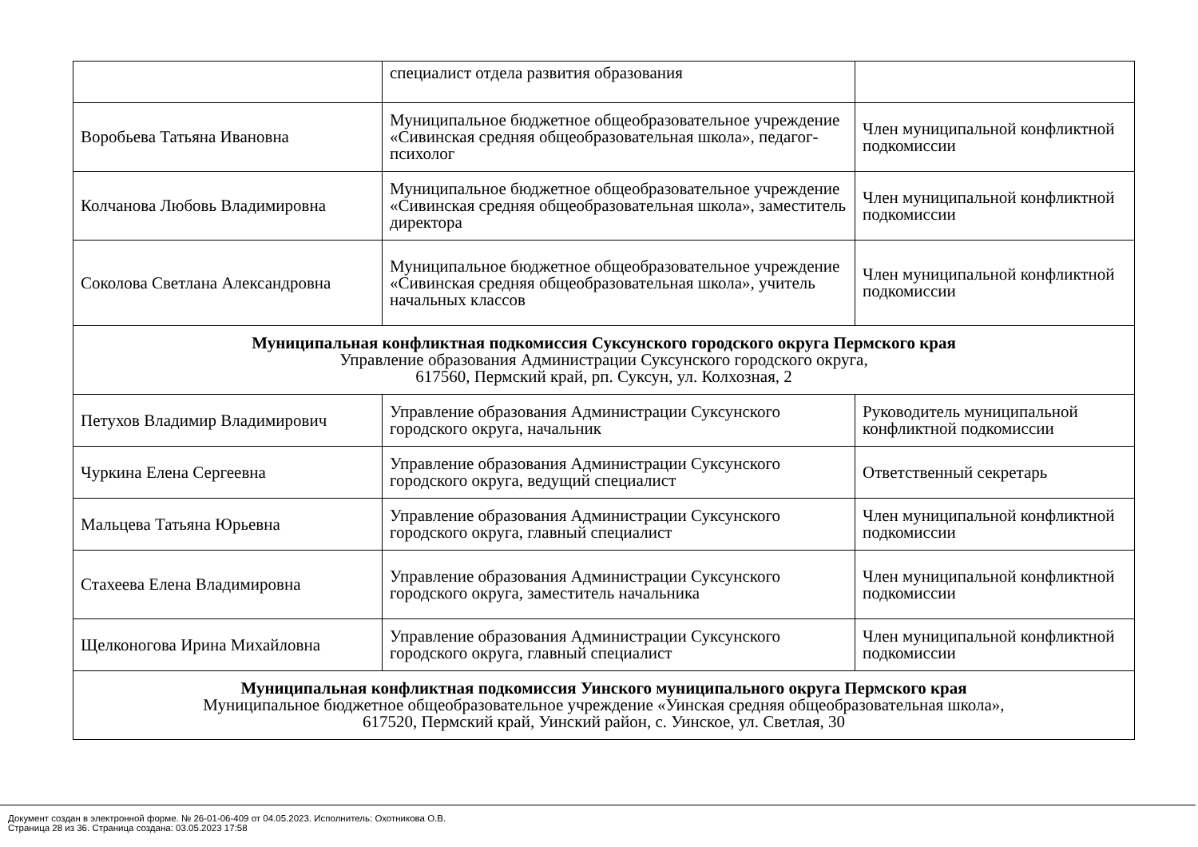| | специалист отдела развития образования | |
| Воробьева Татьяна Ивановна | Муниципальное бюджетное общеобразовательное учреждение «Сивинская средняя общеобразовательная школа», педагог-психолог | Член муниципальной конфликтной подкомиссии |
| Колчанова Любовь Владимировна | Муниципальное бюджетное общеобразовательное учреждение «Сивинская средняя общеобразовательная школа», заместитель директора | Член муниципальной конфликтной подкомиссии |
| Соколова Светлана Александровна | Муниципальное бюджетное общеобразовательное учреждение «Сивинская средняя общеобразовательная школа», учитель начальных классов | Член муниципальной конфликтной подкомиссии |
| Муниципальная конфликтная подкомиссия Суксунского городского округа Пермского края Управление образования Администрации Суксунского городского округа, 617560, Пермский край, рп. Суксун, ул. Колхозная, 2 | | |
| Петухов Владимир Владимирович | Управление образования Администрации Суксунского городского округа, начальник | Руководитель муниципальной конфликтной подкомиссии |
| Чуркина Елена Сергеевна | Управление образования Администрации Суксунского городского округа, ведущий специалист | Ответственный секретарь |
| Мальцева Татьяна Юрьевна | Управление образования Администрации Суксунского городского округа, главный специалист | Член муниципальной конфликтной подкомиссии |
| Стахеева Елена Владимировна | Управление образования Администрации Суксунского городского округа, заместитель начальника | Член муниципальной конфликтной подкомиссии |
| Щелконогова Ирина Михайловна | Управление образования Администрации Суксунского городского округа, главный специалист | Член муниципальной конфликтной подкомиссии |
| Муниципальная конфликтная подкомиссия Уинского муниципального округа Пермского края Муниципальное бюджетное общеобразовательное учреждение «Уинская средняя общеобразовательная школа», 617520, Пермский край, Уинский район, с. Уинское, ул. Светлая, 30 | | |
Документ создан в электронной форме. № 26-01-06-409 от 04.05.2023. Исполнитель: Охотникова О.В.
Страница 28 из 36. Страница создана: 03.05.2023 17:58